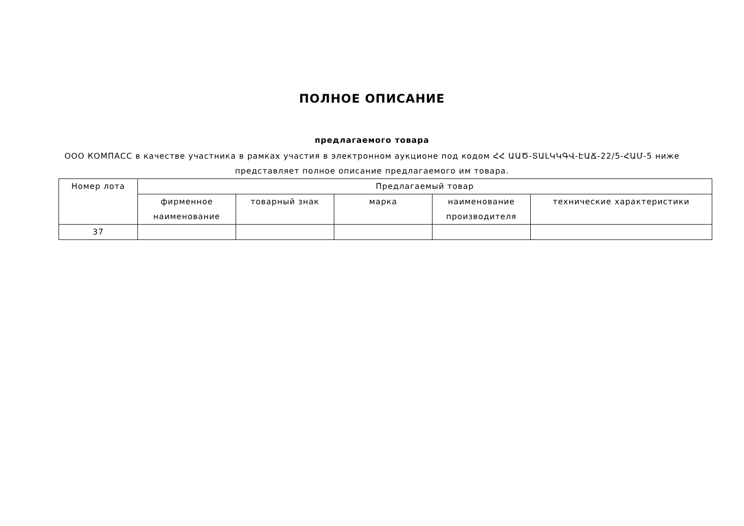ПОЛНОЕ ОПИСАНИЕ
предлагаемого товара
ООО КОМПАСС в качестве участника в рамках участия в электронном аукционе под кодом ՀՀ ԱԱԾ-ՏԱԼԿԿԳՎ-ԷԱՃ-22/5-ՀԱՄ-5 ниже представляет полное описание предлагаемого им товара.
| Номер лота | Предлагаемый товар | | | | |
| --- | --- | --- | --- | --- | --- |
| | фирменное наименование | товарный знак | марка | наименование производителя | технические характеристики |
| 37 | | | | | |